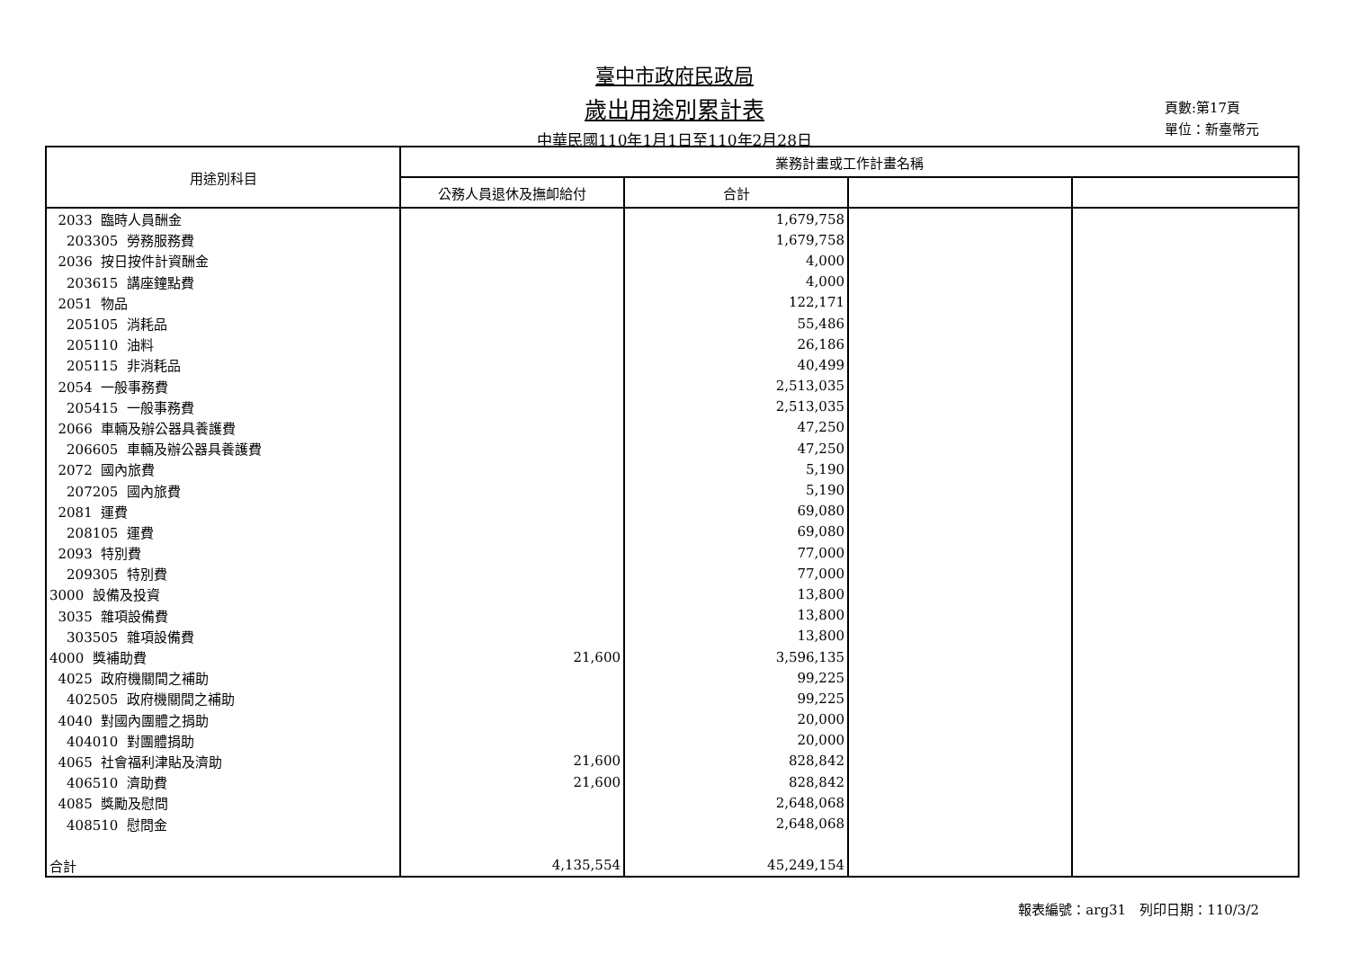臺中市政府民政局
歲出用途別累計表
中華民國110年1月1日至110年2月28日
頁數:第17頁
單位：新臺幣元
| 用途別科目 | 業務計畫或工作計畫名稱 | | | |
| --- | --- | --- | --- | --- |
| | 公務人員退休及撫卹給付 | 合計 | | |
| 2033 臨時人員酬金 | | 1,679,758 | | |
| 203305 勞務服務費 | | 1,679,758 | | |
| 2036 按日按件計資酬金 | | 4,000 | | |
| 203615 講座鐘點費 | | 4,000 | | |
| 2051 物品 | | 122,171 | | |
| 205105 消耗品 | | 55,486 | | |
| 205110 油料 | | 26,186 | | |
| 205115 非消耗品 | | 40,499 | | |
| 2054 一般事務費 | | 2,513,035 | | |
| 205415 一般事務費 | | 2,513,035 | | |
| 2066 車輛及辦公器具養護費 | | 47,250 | | |
| 206605 車輛及辦公器具養護費 | | 47,250 | | |
| 2072 國內旅費 | | 5,190 | | |
| 207205 國內旅費 | | 5,190 | | |
| 2081 運費 | | 69,080 | | |
| 208105 運費 | | 69,080 | | |
| 2093 特別費 | | 77,000 | | |
| 209305 特別費 | | 77,000 | | |
| 3000 設備及投資 | | 13,800 | | |
| 3035 雜項設備費 | | 13,800 | | |
| 303505 雜項設備費 | | 13,800 | | |
| 4000 獎補助費 | 21,600 | 3,596,135 | | |
| 4025 政府機關間之補助 | | 99,225 | | |
| 402505 政府機關間之補助 | | 99,225 | | |
| 4040 對國內團體之捐助 | | 20,000 | | |
| 404010 對團體捐助 | | 20,000 | | |
| 4065 社會福利津貼及濟助 | 21,600 | 828,842 | | |
| 406510 濟助費 | 21,600 | 828,842 | | |
| 4085 獎勵及慰問 | | 2,648,068 | | |
| 408510 慰問金 | | 2,648,068 | | |
| 合計 | 4,135,554 | 45,249,154 | | |
報表編號：arg31　列印日期：110/3/2